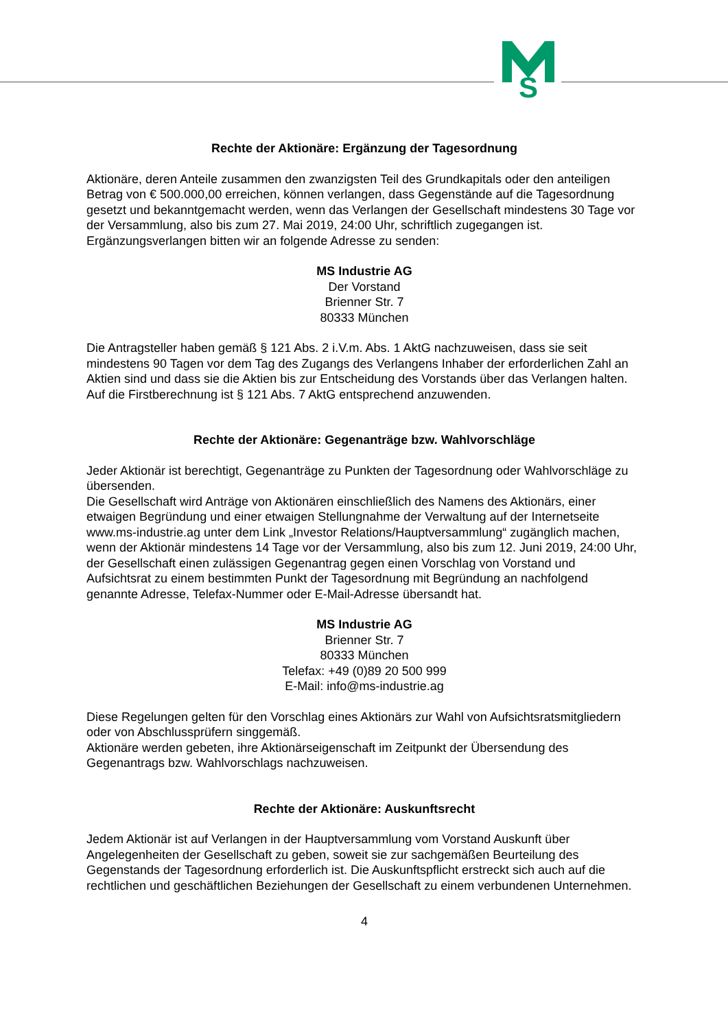S
Rechte der Aktionäre: Ergänzung der Tagesordnung
Aktionäre, deren Anteile zusammen den zwanzigsten Teil des Grundkapitals oder den anteiligen Betrag von € 500.000,00 erreichen, können verlangen, dass Gegenstände auf die Tagesordnung gesetzt und bekanntgemacht werden, wenn das Verlangen der Gesellschaft mindestens 30 Tage vor der Versammlung, also bis zum 27. Mai 2019, 24:00 Uhr, schriftlich zugegangen ist. Ergänzungsverlangen bitten wir an folgende Adresse zu senden:
MS Industrie AG
Der Vorstand
Brienner Str. 7
80333 München
Die Antragsteller haben gemäß § 121 Abs. 2 i.V.m. Abs. 1 AktG nachzuweisen, dass sie seit mindestens 90 Tagen vor dem Tag des Zugangs des Verlangens Inhaber der erforderlichen Zahl an Aktien sind und dass sie die Aktien bis zur Entscheidung des Vorstands über das Verlangen halten. Auf die Firstberechnung ist § 121 Abs. 7 AktG entsprechend anzuwenden.
Rechte der Aktionäre: Gegenanträge bzw. Wahlvorschläge
Jeder Aktionär ist berechtigt, Gegenanträge zu Punkten der Tagesordnung oder Wahlvorschläge zu übersenden.
Die Gesellschaft wird Anträge von Aktionären einschließlich des Namens des Aktionärs, einer etwaigen Begründung und einer etwaigen Stellungnahme der Verwaltung auf der Internetseite www.ms-industrie.ag unter dem Link „Investor Relations/Hauptversammlung“ zugänglich machen, wenn der Aktionär mindestens 14 Tage vor der Versammlung, also bis zum 12. Juni 2019, 24:00 Uhr, der Gesellschaft einen zulässigen Gegenantrag gegen einen Vorschlag von Vorstand und Aufsichtsrat zu einem bestimmten Punkt der Tagesordnung mit Begründung an nachfolgend genannte Adresse, Telefax-Nummer oder E-Mail-Adresse übersandt hat.
MS Industrie AG
Brienner Str. 7
80333 München
Telefax: +49 (0)89 20 500 999
E-Mail: info@ms-industrie.ag
Diese Regelungen gelten für den Vorschlag eines Aktionärs zur Wahl von Aufsichtsratsmitgliedern oder von Abschlussprüfern singgemäß.
Aktionäre werden gebeten, ihre Aktionärseigenschaft im Zeitpunkt der Übersendung des Gegenantrags bzw. Wahlvorschlags nachzuweisen.
Rechte der Aktionäre: Auskunftsrecht
Jedem Aktionär ist auf Verlangen in der Hauptversammlung vom Vorstand Auskunft über Angelegenheiten der Gesellschaft zu geben, soweit sie zur sachgemäßen Beurteilung des Gegenstands der Tagesordnung erforderlich ist. Die Auskunftspflicht erstreckt sich auch auf die rechtlichen und geschäftlichen Beziehungen der Gesellschaft zu einem verbundenen Unternehmen.
4